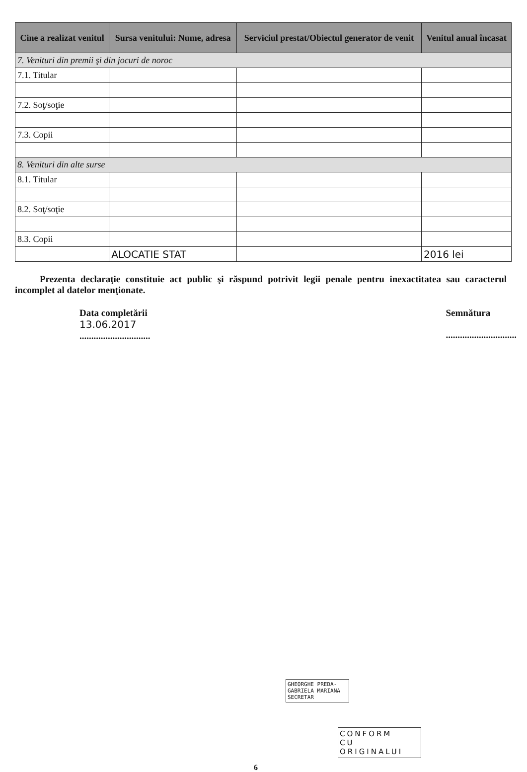| Cine a realizat venitul | Sursa venitului: Nume, adresa | Serviciul prestat/Obiectul generator de venit | Venitul anual încasat |
| --- | --- | --- | --- |
| 7. Venituri din premii şi din jocuri de noroc | | | |
| 7.1. Titular | | | |
| 7.2. Soţ/soţie | | | |
| 7.3. Copii | | | |
| 8. Venituri din alte surse | | | |
| 8.1. Titular | | | |
| 8.2. Soţ/soţie | | | |
| 8.3. Copii | | | |
| | ALOCATIE STAT | | 2016 lei |
Prezenta declaraţie constituie act public şi răspund potrivit legii penale pentru inexactitatea sau caracterul incomplet al datelor menţionate.
Data completării
13.06.2017
..............................
Semnătura
..............................
GHEORGHE PREDA-
GABRIELA MARIANA
SECRETAR
CONFORM
CU
ORIGINALUI
6